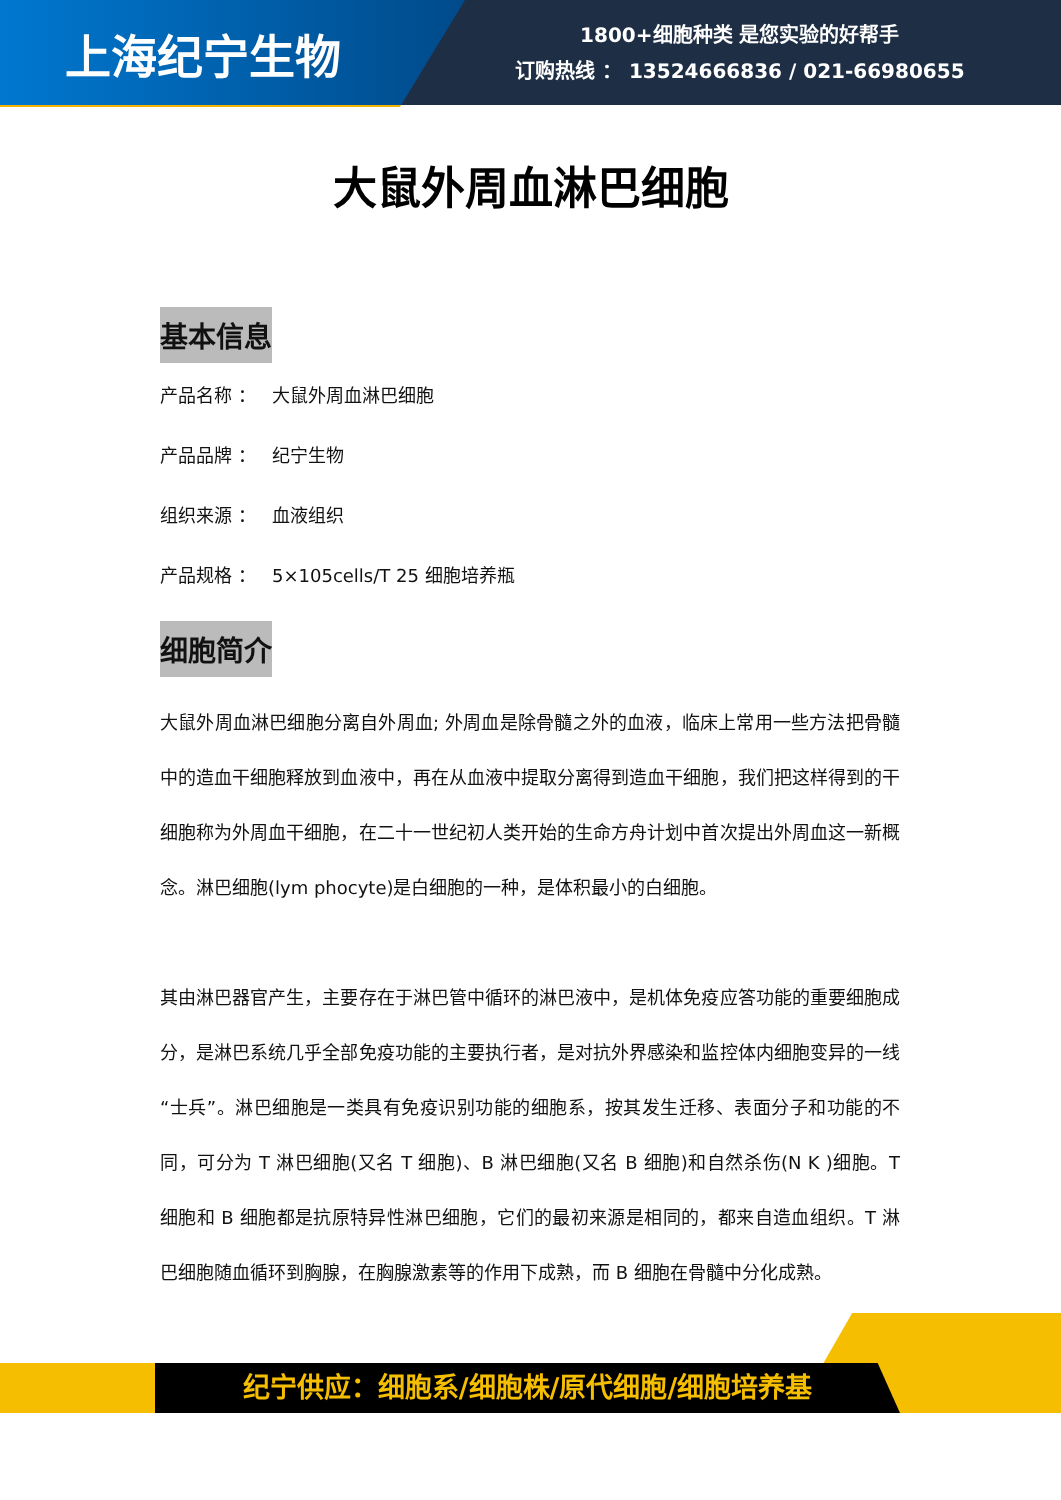上海纪宁生物
1800+细胞种类 是您实验的好帮手
订购热线 ： 13524666836 / 021-66980655
大鼠外周血淋巴细胞
基本信息
产品名称 ： 大鼠外周血淋巴细胞
产品品牌 ： 纪宁生物
组织来源 ： 血液组织
产品规格 ： 5×105cells/T 25 细胞培养瓶
细胞简介
大鼠外周血淋巴细胞分离自外周血; 外周血是除骨髓之外的血液，临床上常用一些方法把骨髓中的造血干细胞释放到血液中，再在从血液中提取分离得到造血干细胞，我们把这样得到的干细胞称为外周血干细胞，在二十一世纪初人类开始的生命方舟计划中首次提出外周血这一新概念。淋巴细胞(lym phocyte)是白细胞的一种，是体积最小的白细胞。
其由淋巴器官产生，主要存在于淋巴管中循环的淋巴液中，是机体免疫应答功能的重要细胞成分，是淋巴系统几乎全部免疫功能的主要执行者，是对抗外界感染和监控体内细胞变异的一线“士兵”。淋巴细胞是一类具有免疫识别功能的细胞系，按其发生迁移、表面分子和功能的不同，可分为 T 淋巴细胞(又名 T 细胞)、B 淋巴细胞(又名 B 细胞)和自然杀伤(N K )细胞。T 细胞和 B 细胞都是抗原特异性淋巴细胞，它们的最初来源是相同的，都来自造血组织。T 淋巴细胞随血循环到胸腺，在胸腺激素等的作用下成熟，而 B 细胞在骨髓中分化成熟。
纪宁供应：细胞系/细胞株/原代细胞/细胞培养基